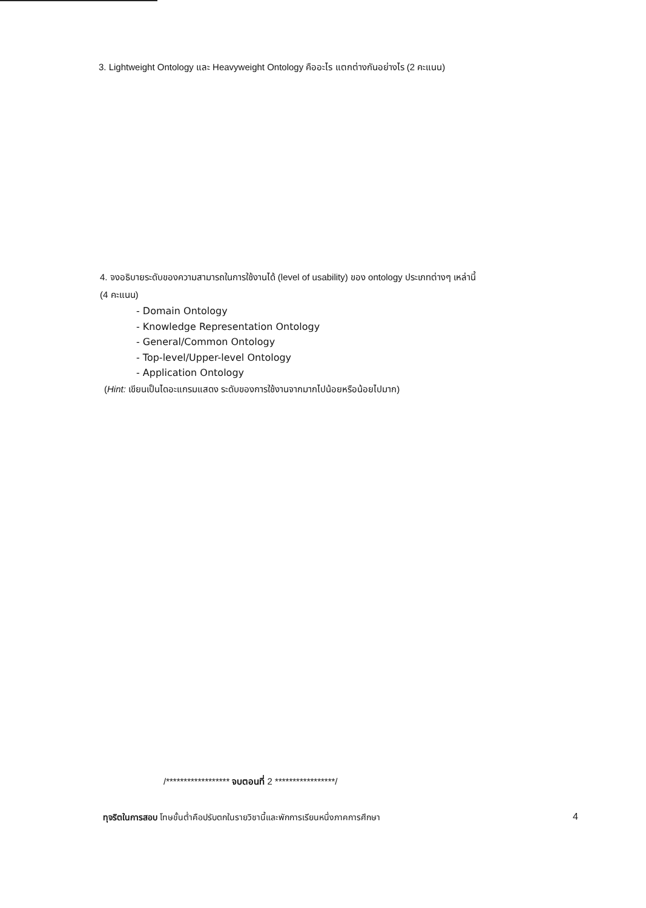3. Lightweight Ontology และ Heavyweight Ontology คืออะไร แตกต่างกันอย่างไร (2 คะแนน)
4. จงอธิบายระดับของความสามารถในการใช้งานได้ (level of usability) ของ ontology ประเภทต่างๆ เหล่านี้
(4 คะแนน)
- Domain Ontology
- Knowledge Representation Ontology
- General/Common Ontology
- Top-level/Upper-level Ontology
- Application Ontology
(Hint: เขียนเป็นไดอะแกรมแสดง ระดับของการใช้งานจากมากไปน้อยหรือน้อยไปมาก)
/****************** จบตอนที่ 2 *****************/
ทุจริตในการสอบ โทษขั้นต่ำคือปรับตกในรายวิชานี้และพักการเรียนหนึ่งภาคการศึกษา 4